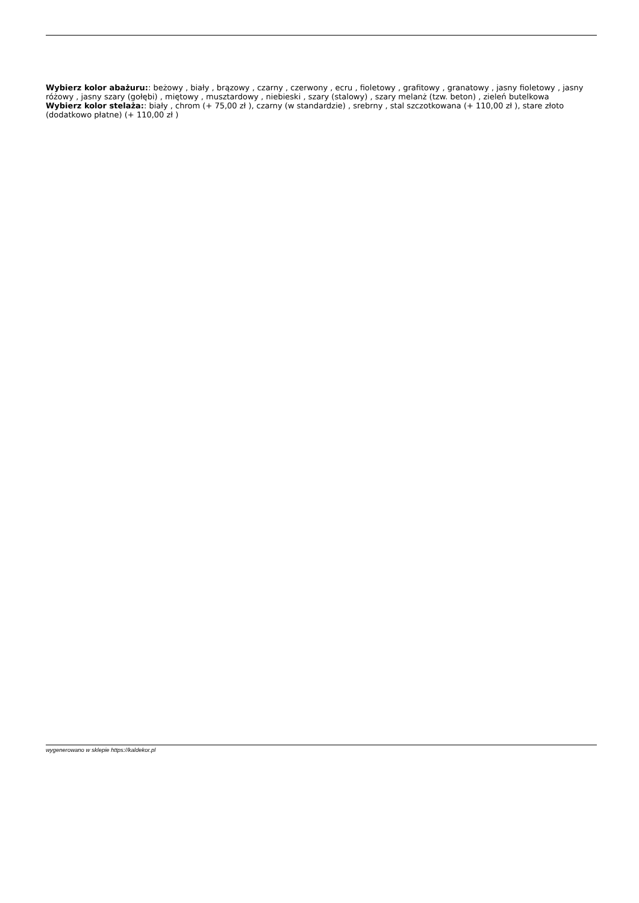Wybierz kolor abażuru:: beżowy , biały , brązowy , czarny , czerwony , ecru , fioletowy , grafitowy , granatowy , jasny fioletowy , jasny różowy , jasny szary (gołębi) , miętowy , musztardowy , niebieski , szary (stalowy) , szary melanż (tzw. beton) , zieleń butelkowa
Wybierz kolor stelaża:: biały , chrom (+ 75,00 zł ), czarny (w standardzie) , srebrny , stal szczotkowana (+ 110,00 zł ), stare złoto (dodatkowo płatne) (+ 110,00 zł )
wygenerowano w sklepie https://kaldekor.pl